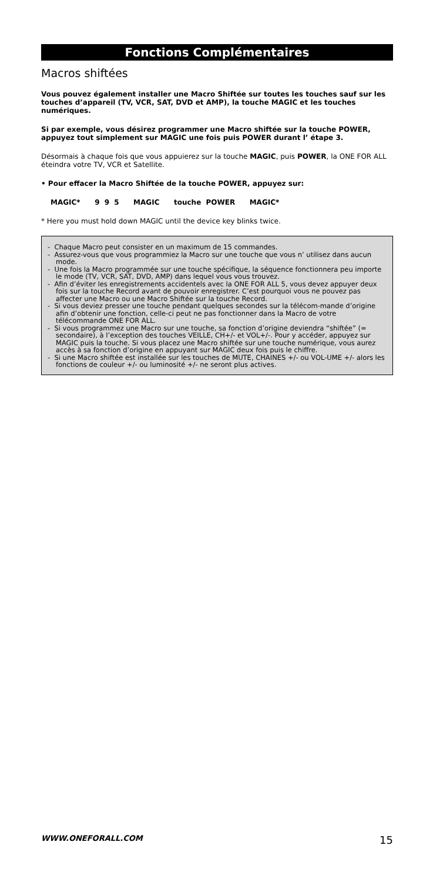Fonctions Complémentaires
Macros shiftées
Vous pouvez également installer une Macro Shiftée sur toutes les touches sauf sur les touches d’appareil (TV, VCR, SAT, DVD et AMP), la touche MAGIC et les touches numériques.
Si par exemple, vous désirez programmer une Macro shiftée sur la touche POWER, appuyez tout simplement sur MAGIC une fois puis POWER durant l’ étape 3.
Désormais à chaque fois que vous appuierez sur la touche MAGIC, puis POWER, la ONE FOR ALL éteindra votre TV, VCR et Satellite.
• Pour effacer la Macro Shiftée de la touche POWER, appuyez sur:
MAGIC* 9 9 5 MAGIC touche POWER MAGIC*
* Here you must hold down MAGIC until the device key blinks twice.
- Chaque Macro peut consister en un maximum de 15 commandes.
- Assurez-vous que vous programmiez la Macro sur une touche que vous n’ utilisez dans aucun mode.
- Une fois la Macro programmée sur une touche spécifique, la séquence fonctionnera peu importe le mode (TV, VCR, SAT, DVD, AMP) dans lequel vous vous trouvez.
- Afin d’éviter les enregistrements accidentels avec la ONE FOR ALL 5, vous devez appuyer deux fois sur la touche Record avant de pouvoir enregistrer. C’est pourquoi vous ne pouvez pas affecter une Macro ou une Macro Shiftée sur la touche Record.
- Si vous deviez presser une touche pendant quelques secondes sur la télécom-mande d’origine afin d’obtenir une fonction, celle-ci peut ne pas fonctionner dans la Macro de votre télécommande ONE FOR ALL.
- Si vous programmez une Macro sur une touche, sa fonction d’origine deviendra “shiftée” (= secondaire), à l’exception des touches VEILLE, CH+/- et VOL+/-. Pour y accéder, appuyez sur MAGIC puis la touche. Si vous placez une Macro shiftée sur une touche numérique, vous aurez accès à sa fonction d’origine en appuyant sur MAGIC deux fois puis le chiffre.
- Si une Macro shiftée est installée sur les touches de MUTE, CHAINES +/- ou VOL-UME +/- alors les fonctions de couleur +/- ou luminosité +/- ne seront plus actives.
WWW.ONEFORALL.COM 15